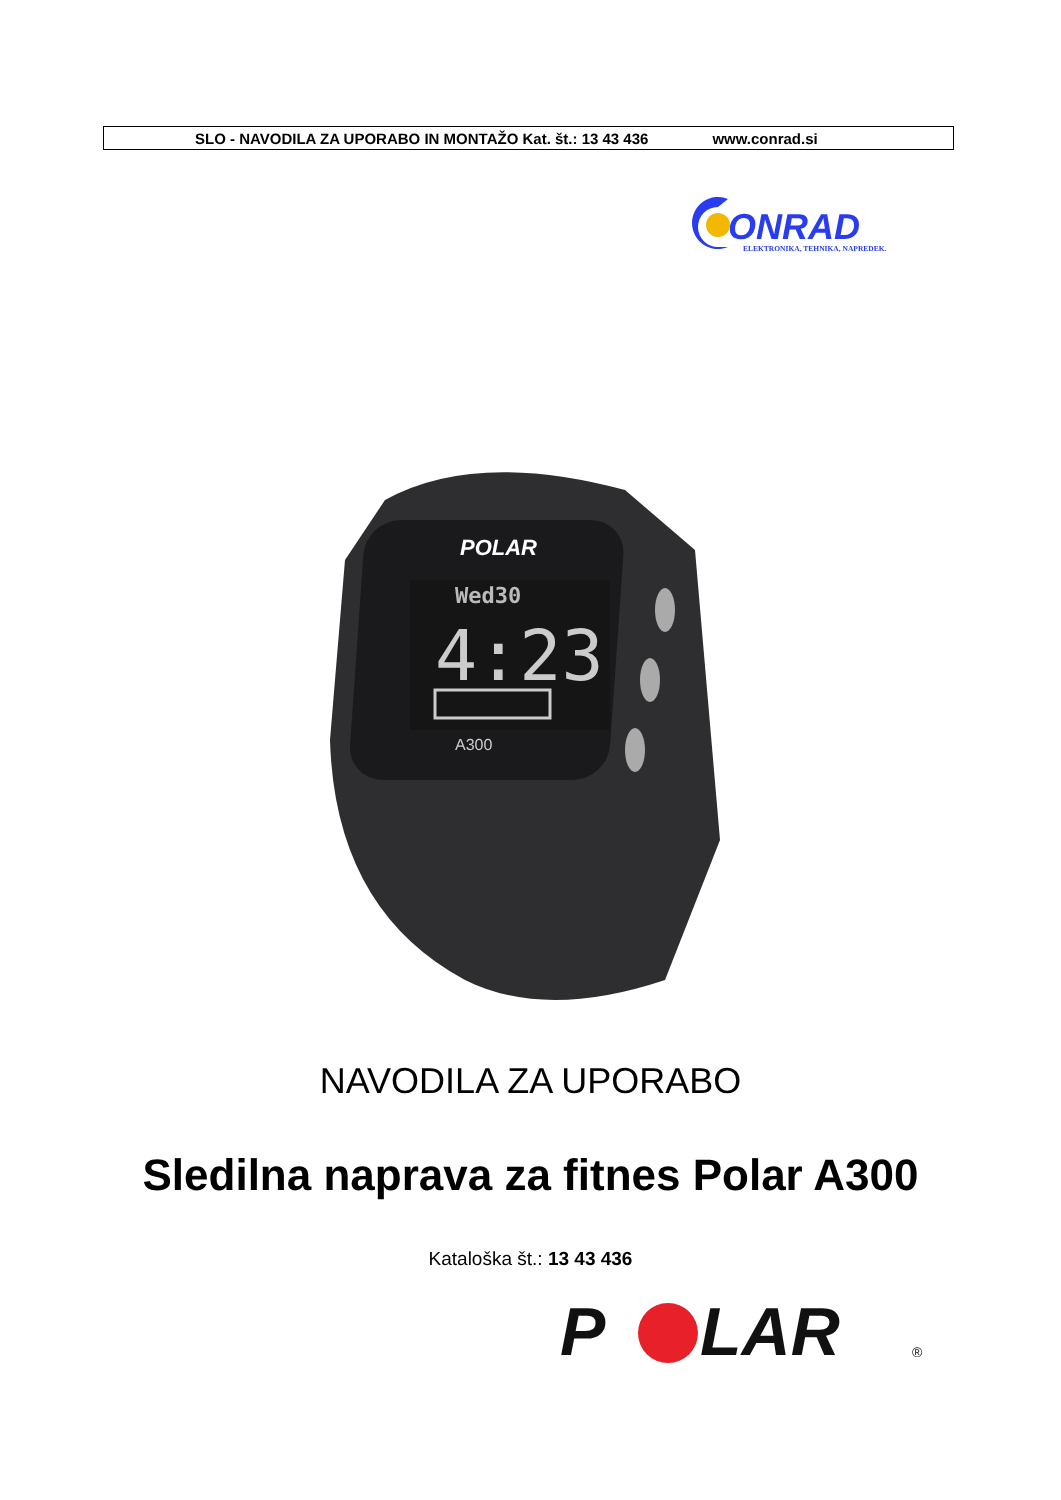SLO - NAVODILA ZA UPORABO IN MONTAŽO Kat. št.: 13 43 436 www.conrad.si
ONRAD
ELEKTRONIKA, TEHNIKA, NAPREDEK.
Wed30
4:23
POLAR
A300
NAVODILA ZA UPORABO
Sledilna naprava za fitnes Polar A300
Kataloška št.: 13 43 436
P
LAR
®